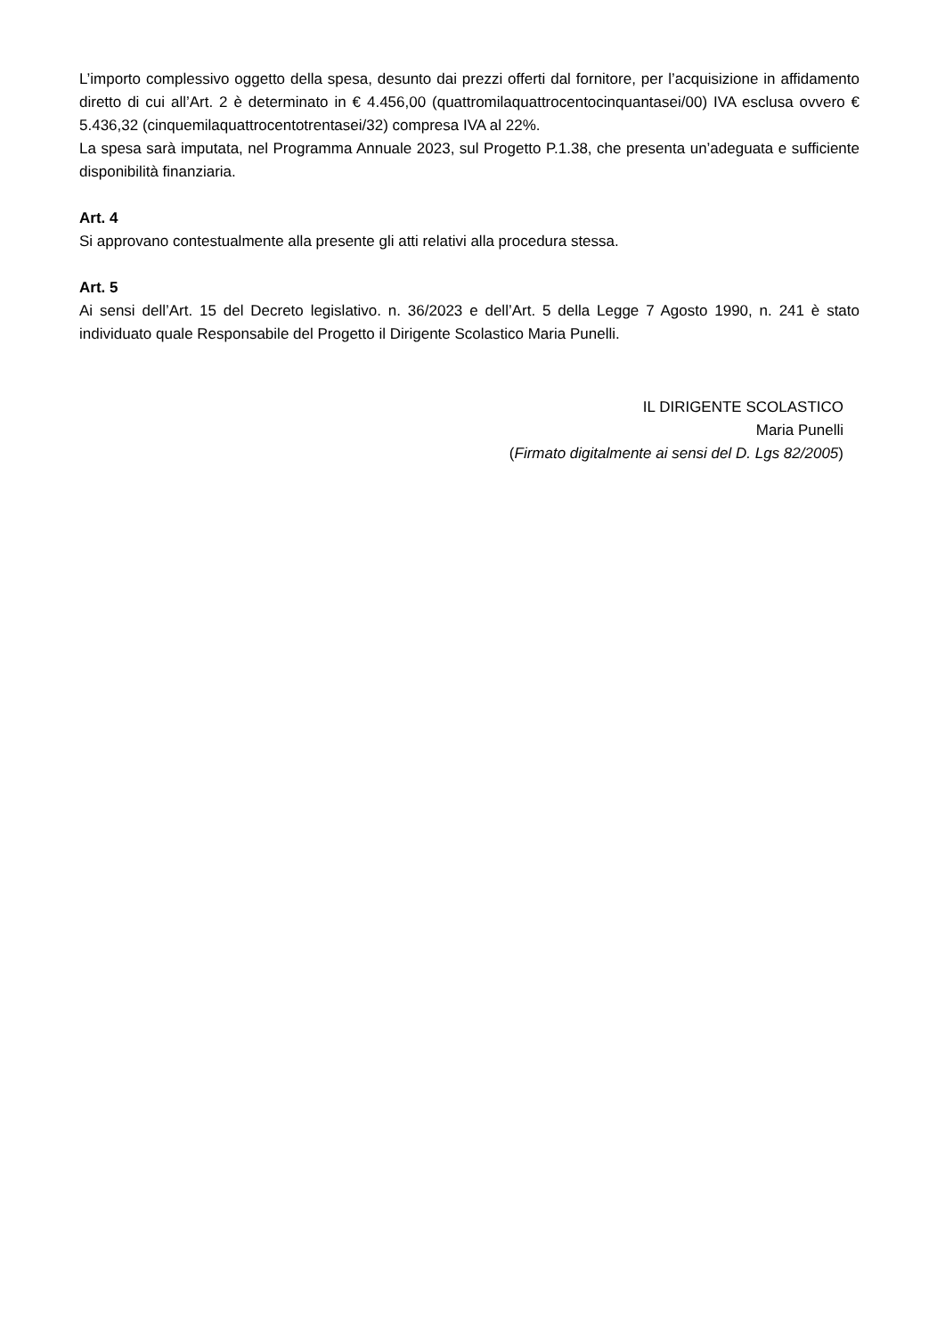L’importo complessivo oggetto della spesa, desunto dai prezzi offerti dal fornitore, per l’acquisizione in affidamento diretto di cui all’Art. 2 è determinato in € 4.456,00 (quattromilaquattrocentocinquantasei/00) IVA esclusa ovvero € 5.436,32 (cinquemilaquattrocentotrentasei/32) compresa IVA al 22%.
La spesa sarà imputata, nel Programma Annuale 2023, sul Progetto P.1.38, che presenta un’adeguata e sufficiente disponibilità finanziaria.
Art. 4
Si approvano contestualmente alla presente gli atti relativi alla procedura stessa.
Art. 5
Ai sensi dell’Art. 15 del Decreto legislativo. n. 36/2023 e dell’Art. 5 della Legge 7 Agosto 1990, n. 241 è stato individuato quale Responsabile del Progetto il Dirigente Scolastico Maria Punelli.
IL DIRIGENTE SCOLASTICO
Maria Punelli
(Firmato digitalmente ai sensi del D. Lgs 82/2005)